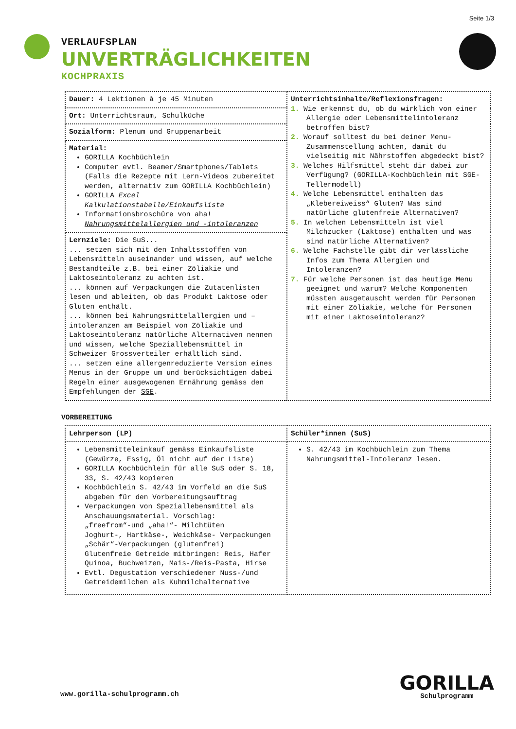Seite 1/3
VERLAUFSPLAN
UNVERTRÄGLICHKEITEN
KOCHPRAXIS
| Dauer: 4 Lektionen à je 45 Minuten | Unterrichtsinhalte/Reflexionsfragen: 1. Wie erkennst du, ob du wirklich von einer Allergie oder Lebensmittelintoleranz betroffen bist? 2. Worauf solltest du bei deiner Menu-Zusammenstellung achten, damit du vielseitig mit Nährstoffen abgedeckt bist? 3. Welches Hilfsmittel steht dir dabei zur Verfügung? (GORILLA-Kochbüchlein mit SGE-Tellermodell) 4. Welche Lebensmittel enthalten das „Klebereiweiss“ Gluten? Was sind natürliche glutenfreie Alternativen? 5. In welchen Lebensmitteln ist viel Milchzucker (Laktose) enthalten und was sind natürliche Alternativen? 6. Welche Fachstelle gibt dir verlässliche Infos zum Thema Allergien und Intoleranzen? 7. Für welche Personen ist das heutige Menu geeignet und warum? Welche Komponenten müssten ausgetauscht werden für Personen mit einer Zöliakie, welche für Personen mit einer Laktoseintoleranz? |
| Ort: Unterrichtsraum, Schulküche | |
| Sozialform: Plenum und Gruppenarbeit | |
| Material: GORILLA Kochbüchlein Computer evtl. Beamer/Smartphones/Tablets (Falls die Rezepte mit Lern-Videos zubereitet werden, alternativ zum GORILLA Kochbüchlein) GORILLA Excel Kalkulationstabelle/Einkaufsliste Informationsbroschüre von aha! Nahrungsmittelallergien und -intoleranzen | |
| Lernziele: Die SuS... ... setzen sich mit den Inhaltsstoffen von Lebensmitteln auseinander und wissen, auf welche Bestandteile z.B. bei einer Zöliakie und Laktoseintoleranz zu achten ist. ... können auf Verpackungen die Zutatenlisten lesen und ableiten, ob das Produkt Laktose oder Gluten enthält. ... können bei Nahrungsmittelallergien und –intoleranzen am Beispiel von Zöliakie und Laktoseintoleranz natürliche Alternativen nennen und wissen, welche Speziallebensmittel in Schweizer Grossverteiler erhältlich sind. ... setzen eine allergenreduzierte Version eines Menus in der Gruppe um und berücksichtigen dabei Regeln einer ausgewogenen Ernährung gemäss den Empfehlungen der SGE . | |
VORBEREITUNG
| Lehrperson (LP) | Schüler*innen (SuS) |
| --- | --- |
| Lebensmitteleinkauf gemäss Einkaufsliste (Gewürze, Essig, Öl nicht auf der Liste) GORILLA Kochbüchlein für alle SuS oder S. 18, 33, S. 42/43 kopieren Kochbüchlein S. 42/43 im Vorfeld an die SuS abgeben für den Vorbereitungsauftrag Verpackungen von Speziallebensmittel als Anschauungsmaterial. Vorschlag: „freefrom“-und „aha!“- Milchtüten Joghurt-, Hartkäse-, Weichkäse- Verpackungen „Schär“-Verpackungen (glutenfrei) Glutenfreie Getreide mitbringen: Reis, Hafer Quinoa, Buchweizen, Mais-/Reis-Pasta, Hirse Evtl. Degustation verschiedener Nuss-/und Getreidemilchen als Kuhmilchalternative | S. 42/43 im Kochbüchlein zum Thema Nahrungsmittel-Intoleranz lesen. |
www.gorilla-schulprogramm.ch
GORILLA
Schulprogramm